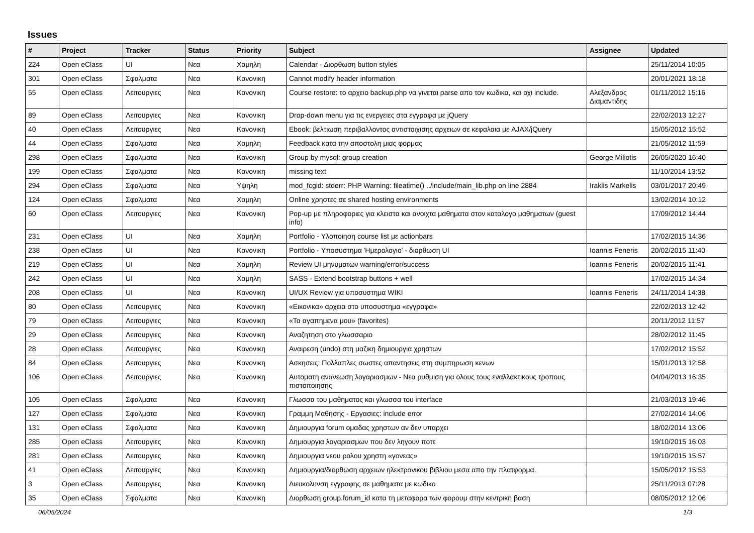Issues
| # | Project | Tracker | Status | Priority | Subject | Assignee | Updated |
| --- | --- | --- | --- | --- | --- | --- | --- |
| 224 | Open eClass | UI | Νεα | Χαμηλη | Calendar - Διορθωση button styles | | 25/11/2014 10:05 |
| 301 | Open eClass | Σφαλματα | Νεα | Κανονικη | Cannot modify header information | | 20/01/2021 18:18 |
| 55 | Open eClass | Λειτουργιες | Νεα | Κανονικη | Course restore: το αρχειο backup.php να γινεται parse απο τον κωδικα, και οχι include. | Αλεξανδρος Διαμαντιδης | 01/11/2012 15:16 |
| 89 | Open eClass | Λειτουργιες | Νεα | Κανονικη | Drop-down menu για τις ενεργειες στα εγγραφα με jQuery | | 22/02/2013 12:27 |
| 40 | Open eClass | Λειτουργιες | Νεα | Κανονικη | Ebook: βελτιωση περιβαλλοντος αντιστοιχισης αρχειων σε κεφαλαια με AJAX/jQuery | | 15/05/2012 15:52 |
| 44 | Open eClass | Σφαλματα | Νεα | Χαμηλη | Feedback κατα την αποστολη μιας φορμας | | 21/05/2012 11:59 |
| 298 | Open eClass | Σφαλματα | Νεα | Κανονικη | Group by mysql: group creation | George Miliotis | 26/05/2020 16:40 |
| 199 | Open eClass | Σφαλματα | Νεα | Κανονικη | missing text | | 11/10/2014 13:52 |
| 294 | Open eClass | Σφαλματα | Νεα | Υψηλη | mod_fcgid: stderr: PHP Warning: fileatime() ../include/main_lib.php on line 2884 | Iraklis Markelis | 03/01/2017 20:49 |
| 124 | Open eClass | Σφαλματα | Νεα | Χαμηλη | Online χρηστες σε shared hosting environments | | 13/02/2014 10:12 |
| 60 | Open eClass | Λειτουργιες | Νεα | Κανονικη | Pop-up με πληροφοριες για κλειστα και ανοιχτα μαθηματα στον καταλογο μαθηματων (guest info) | | 17/09/2012 14:44 |
| 231 | Open eClass | UI | Νεα | Χαμηλη | Portfolio - Υλοποιηση course list με actionbars | | 17/02/2015 14:36 |
| 238 | Open eClass | UI | Νεα | Κανονικη | Portfolio - Υποσυστημα 'Ημερολογιο' - διορθωση UI | Ioannis Feneris | 20/02/2015 11:40 |
| 219 | Open eClass | UI | Νεα | Χαμηλη | Review UI μηνυματων warning/error/success | Ioannis Feneris | 20/02/2015 11:41 |
| 242 | Open eClass | UI | Νεα | Χαμηλη | SASS - Extend bootstrap buttons + well | | 17/02/2015 14:34 |
| 208 | Open eClass | UI | Νεα | Κανονικη | UI/UX Review για υποσυστημα WIKI | Ioannis Feneris | 24/11/2014 14:38 |
| 80 | Open eClass | Λειτουργιες | Νεα | Κανονικη | «Εικονικα» αρχεια στο υποσυστημα «εγγραφα» | | 22/02/2013 12:42 |
| 79 | Open eClass | Λειτουργιες | Νεα | Κανονικη | «Τα αγαπημενα μου» (favorites) | | 20/11/2012 11:57 |
| 29 | Open eClass | Λειτουργιες | Νεα | Κανονικη | Αναζητηση στο γλωσσαριο | | 28/02/2012 11:45 |
| 28 | Open eClass | Λειτουργιες | Νεα | Κανονικη | Αναιρεση (undo) στη μαζικη δημιουργια χρηστων | | 17/02/2012 15:52 |
| 84 | Open eClass | Λειτουργιες | Νεα | Κανονικη | Ασκησεις: Πολλαπλες σωστες απαντησεις στη συμπηρωση κενων | | 15/01/2013 12:58 |
| 106 | Open eClass | Λειτουργιες | Νεα | Κανονικη | Αυτοματη ανανεωση λογαριασμων - Νεα ρυθμιση για ολους τους εναλλακτικους τροπους πιστοποιησης | | 04/04/2013 16:35 |
| 105 | Open eClass | Σφαλματα | Νεα | Κανονικη | Γλωσσα του μαθηματος και γλωσσα του interface | | 21/03/2013 19:46 |
| 127 | Open eClass | Σφαλματα | Νεα | Κανονικη | Γραμμη Μαθησης - Εργασιες: include error | | 27/02/2014 14:06 |
| 131 | Open eClass | Σφαλματα | Νεα | Κανονικη | Δημιουργια forum ομαδας χρηστων αν δεν υπαρχει | | 18/02/2014 13:06 |
| 285 | Open eClass | Λειτουργιες | Νεα | Κανονικη | Δημιουργια λογαριασμων που δεν ληγουν ποτε | | 19/10/2015 16:03 |
| 281 | Open eClass | Λειτουργιες | Νεα | Κανονικη | Δημιουργια νεου ρολου χρηστη «γονεας» | | 19/10/2015 15:57 |
| 41 | Open eClass | Λειτουργιες | Νεα | Κανονικη | Δημιουργια/διορθωση αρχειων ηλεκτρονικου βιβλιου μεσα απο την πλατφορμα. | | 15/05/2012 15:53 |
| 3 | Open eClass | Λειτουργιες | Νεα | Κανονικη | Διευκολυνση εγγραφης σε μαθηματα με κωδικο | | 25/11/2013 07:28 |
| 35 | Open eClass | Σφαλματα | Νεα | Κανονικη | Διορθωση group.forum_id κατα τη μεταφορα των φορουμ στην κεντρικη βαση | | 08/05/2012 12:06 |
06/05/2024 1/3